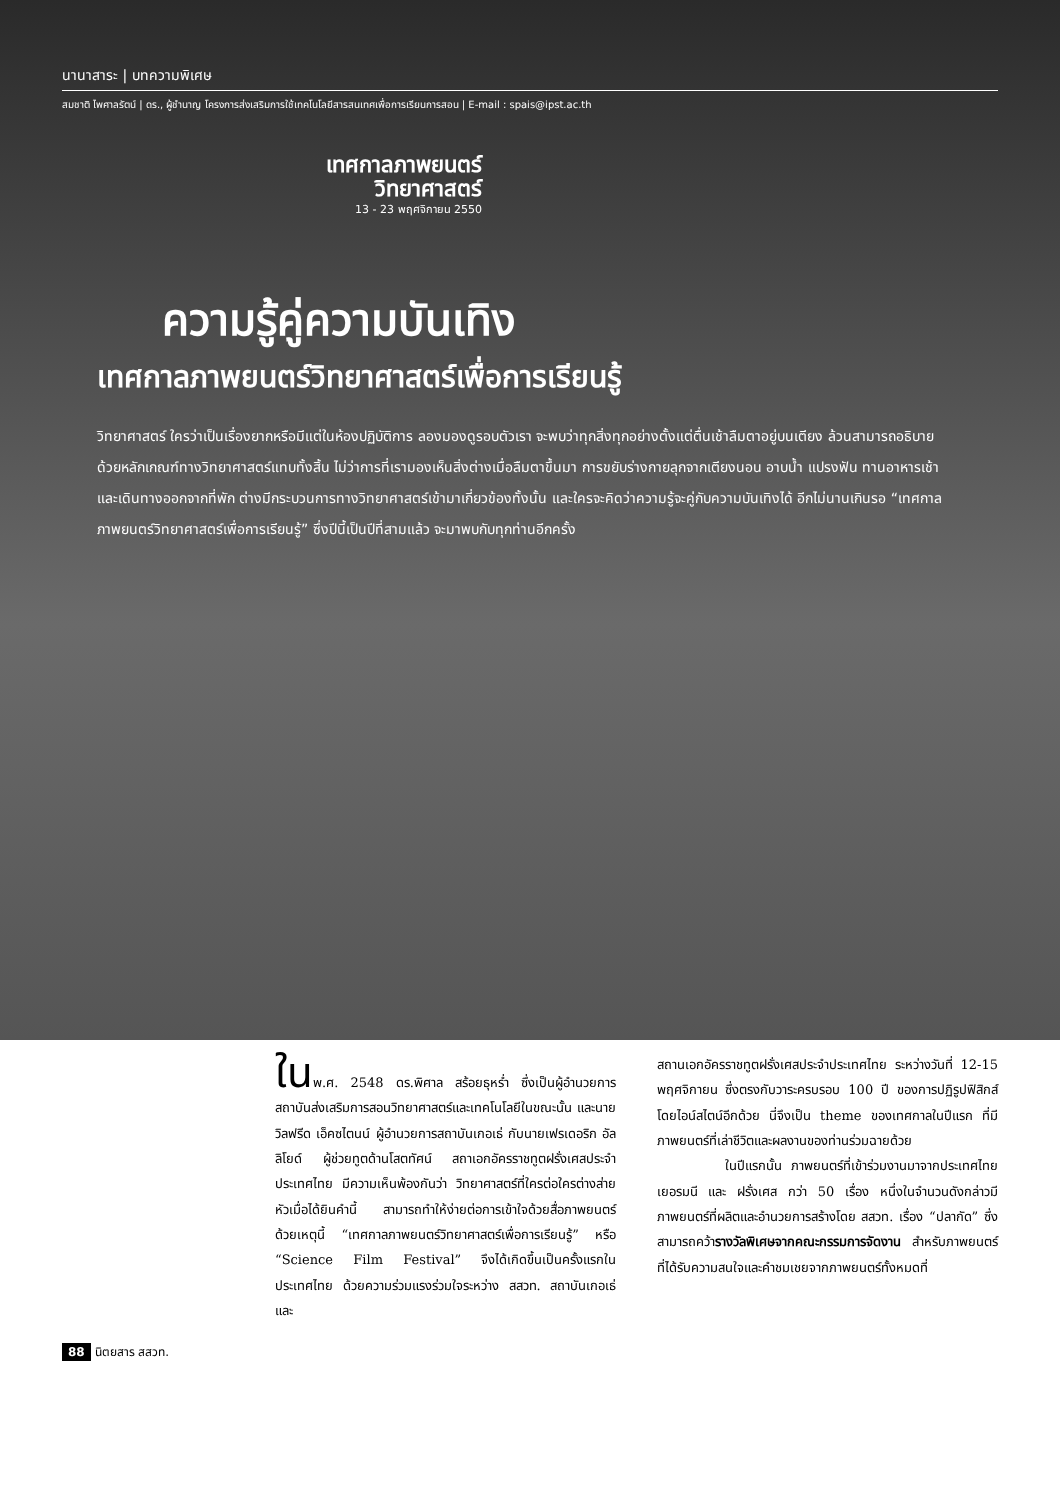นานาสาระ | บทความพิเศษ
สมชาติ ไพศาลรัตน์ | ดร., ผู้ชำนาญ โครงการส่งเสริมการใช้เทคโนโลยีสารสนเทศเพื่อการเรียนการสอน | E-mail : spais@ipst.ac.th
เทศกาลภาพยนตร์
วิทยาศาสตร์
13 - 23 พฤศจิกายน 2550
ความรู้คู่ความบันเทิง
เทศกาลภาพยนตร์วิทยาศาสตร์เพื่อการเรียนรู้
วิทยาศาสตร์ ใครว่าเป็นเรื่องยากหรือมีแต่ในห้องปฏิบัติการ ลองมองดูรอบตัวเรา จะพบว่าทุกสิ่งทุกอย่างตั้งแต่ตื่นเช้าลืมตาอยู่บนเตียง ล้วนสามารถอธิบายด้วยหลักเกณฑ์ทางวิทยาศาสตร์แทบทั้งสิ้น ไม่ว่าการที่เรามองเห็นสิ่งต่างเมื่อลืมตาขึ้นมา การขยับร่างกายลุกจากเตียงนอน อาบน้ำ แปรงฟัน ทานอาหารเช้า และเดินทางออกจากที่พัก ต่างมีกระบวนการทางวิทยาศาสตร์เข้ามาเกี่ยวข้องทั้งนั้น และใครจะคิดว่าความรู้จะคู่กับความบันเทิงได้ อีกไม่นานเกินรอ “เทศกาลภาพยนตร์วิทยาศาสตร์เพื่อการเรียนรู้” ซึ่งปีนี้เป็นปีที่สามแล้ว จะมาพบกับทุกท่านอีกครั้ง
ในพ.ศ. 2548 ดร.พิศาล สร้อยธุหร่ำ ซึ่งเป็นผู้อำนวยการสถาบันส่งเสริมการสอนวิทยาศาสตร์และเทคโนโลยีในขณะนั้น และนายวิลฟรีด เอ็คซไตนน์ ผู้อำนวยการสถาบันเกอเธ่ กับนายเฟรเดอริก อัลลิโยด์ ผู้ช่วยทูตด้านโสตทัศน์ สถาเอกอัครราชทูตฝรั่งเศสประจำประเทศไทย มีความเห็นพ้องกันว่า วิทยาศาสตร์ที่ใครต่อใครต่างส่ายหัวเมื่อได้ยินคำนี้ สามารถทำให้ง่ายต่อการเข้าใจด้วยสื่อภาพยนตร์ ด้วยเหตุนี้ “เทศกาลภาพยนตร์วิทยาศาสตร์เพื่อการเรียนรู้” หรือ “Science Film Festival” จึงได้เกิดขึ้นเป็นครั้งแรกในประเทศไทย ด้วยความร่วมแรงร่วมใจระหว่าง สสวท. สถาบันเกอเธ่ และ
สถานเอกอัครราชทูตฝรั่งเศสประจำประเทศไทย ระหว่างวันที่ 12-15 พฤศจิกายน ซึ่งตรงกับวาระครบรอบ 100 ปี ของการปฏิรูปฟิสิกส์โดยไอน์สไตน์อีกด้วย นี่จึงเป็น theme ของเทศกาลในปีแรก ที่มีภาพยนตร์ที่เล่าชีวิตและผลงานของท่านร่วมฉายด้วย
ในปีแรกนั้น ภาพยนตร์ที่เข้าร่วมงานมาจากประเทศไทย เยอรมนี และ ฝรั่งเศส กว่า 50 เรื่อง หนึ่งในจำนวนดังกล่าวมีภาพยนตร์ที่ผลิตและอำนวยการสร้างโดย สสวท. เรื่อง “ปลากัด” ซึ่งสามารถคว้ารางวัลพิเศษจากคณะกรรมการจัดงาน สำหรับภาพยนตร์ที่ได้รับความสนใจและคำชมเชยจากภาพยนตร์ทั้งหมดที่
88 นิตยสาร สสวท.